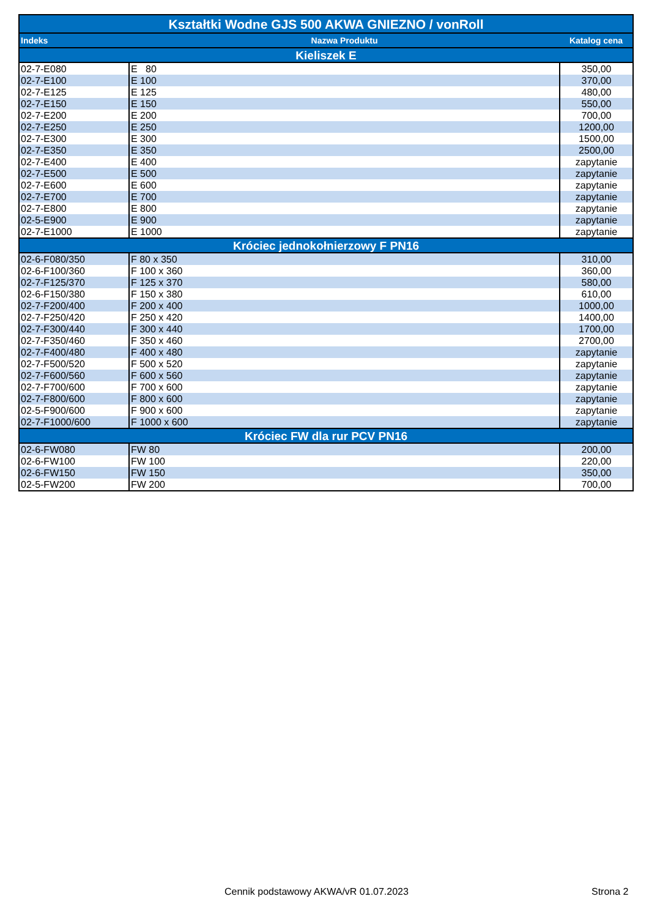| Kształtki Wodne GJS 500 AKWA GNIEZNO / vonRoll | | |
| --- | --- | --- |
| Indeks | Nazwa Produktu | Katalog cena |
| Kieliszek E | | |
| 02-7-E080 | E 80 | 350,00 |
| 02-7-E100 | E 100 | 370,00 |
| 02-7-E125 | E 125 | 480,00 |
| 02-7-E150 | E 150 | 550,00 |
| 02-7-E200 | E 200 | 700,00 |
| 02-7-E250 | E 250 | 1200,00 |
| 02-7-E300 | E 300 | 1500,00 |
| 02-7-E350 | E 350 | 2500,00 |
| 02-7-E400 | E 400 | zapytanie |
| 02-7-E500 | E 500 | zapytanie |
| 02-7-E600 | E 600 | zapytanie |
| 02-7-E700 | E 700 | zapytanie |
| 02-7-E800 | E 800 | zapytanie |
| 02-5-E900 | E 900 | zapytanie |
| 02-7-E1000 | E 1000 | zapytanie |
| Króciec jednokołnierzowy F PN16 | | |
| 02-6-F080/350 | F 80 x 350 | 310,00 |
| 02-6-F100/360 | F 100 x 360 | 360,00 |
| 02-7-F125/370 | F 125 x 370 | 580,00 |
| 02-6-F150/380 | F 150 x 380 | 610,00 |
| 02-7-F200/400 | F 200 x 400 | 1000,00 |
| 02-7-F250/420 | F 250 x 420 | 1400,00 |
| 02-7-F300/440 | F 300 x 440 | 1700,00 |
| 02-7-F350/460 | F 350 x 460 | 2700,00 |
| 02-7-F400/480 | F 400 x 480 | zapytanie |
| 02-7-F500/520 | F 500 x 520 | zapytanie |
| 02-7-F600/560 | F 600 x 560 | zapytanie |
| 02-7-F700/600 | F 700 x 600 | zapytanie |
| 02-7-F800/600 | F 800 x 600 | zapytanie |
| 02-5-F900/600 | F 900 x 600 | zapytanie |
| 02-7-F1000/600 | F 1000 x 600 | zapytanie |
| Króciec FW dla rur PCV PN16 | | |
| 02-6-FW080 | FW 80 | 200,00 |
| 02-6-FW100 | FW 100 | 220,00 |
| 02-6-FW150 | FW 150 | 350,00 |
| 02-5-FW200 | FW 200 | 700,00 |
Cennik podstawowy AKWA/vR 01.07.2023 Strona 2